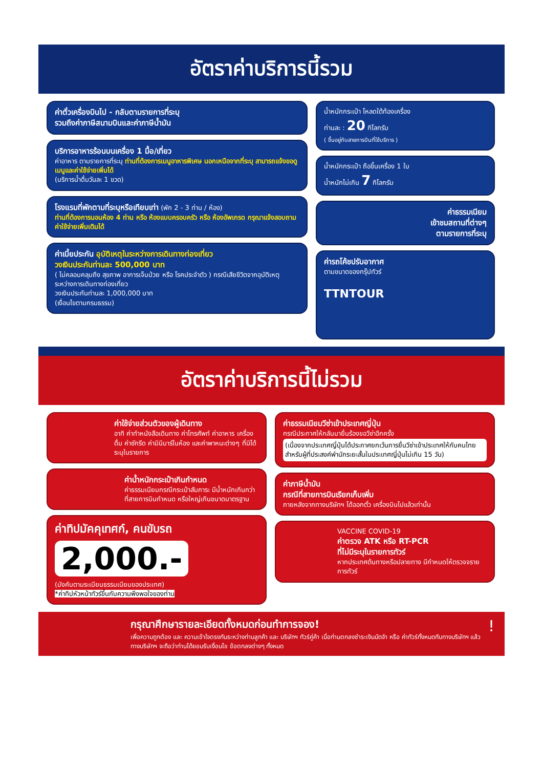อัตราค่าบริการนี้รวม
ค่าตั๋วเครื่องบินไป - กลับตามรายการที่ระบุ
รวมถึงค่าภาษีสนามบินและค่าภาษีน้ำมัน
บริการอาหารร้อนบนเครื่อง 1 มื้อ/เที่ยว
ค่าอาหาร ตามรายการที่ระบุ ท่านที่ต้องการเมนูอาหารพิเศษ นอกเหนือจากที่ระบุ สามารถแจ้งขอดูเมนูและค่าใช้จ่ายเพิ่มได้
(บริการน้ำดื่มวันละ 1 ขวด)
โรงแรมที่พักตามที่ระบุหรือเทียบเท่า (พัก 2 - 3 ท่าน / ห้อง)
ท่านที่ต้องการนอนห้อง 4 ท่าน หรือ ห้องแบบครอบครัว หรือ ห้องอัพเกรด กรุณาแจ้งสอบถามค่าใช้จ่ายเพิ่มเติมได้
ค่าเบี้ยประกัน อุบัติเหตุในระหว่างการเดินทางท่องเที่ยว
วงเงินประกันท่านละ 500,000 บาท
( ไม่คลอบคลุมถึง สุขภาพ อาการเจ็บป่วย หรือ โรคประจำตัว ) กรณีเสียชีวิตจากอุบัติเหตุ ระหว่างการเดินทางท่องเที่ยว
วงเงินประกันท่านละ 1,000,000 บาท
(เงื่อนไขตามกรมธรรม)
น้ำหนักกระเป๋า โหลดใต้ท้องเครื่อง
ท่านละ : 20 กิโลกรัม
( ขึ้นอยู่กับสายการบินที่ใช้บริการ )
น้ำหนักกระเป๋า ถือขึ้นเครื่อง 1 ใบ
น้ำหนักไม่เกิน 7 กิโลกรัม
ค่าธรรมเนียม
เข้าชมสถานที่ต่างๆ
ตามรายการที่ระบุ
ค่ารถโค้ชปรับอากาศ
ตามขนาดของกรุ๊ปทัวร์
TTNTOUR
อัตราค่าบริการนี้ไม่รวม
ค่าใช้จ่ายส่วนตัวของผู้เดินทาง
อาทิ ค่าทำหนังสือเดินทาง ค่าโทรศัพท์ ค่าอาหาร เครื่องดื่ม ค่าซักรีด ค่ามินิบาร์ในห้อง และค่าพาหนะต่างๆ ที่มิได้ระบุในรายการ
ค่าน้ำหนักกระเป๋าเกินกำหนด
ค่าธรรมเนียมกรณีกระเป๋าสัมภาระ มีน้ำหนักเกินกว่าที่สายการบินกำหนด หรือใหญ่เกินขนาดมาตรฐาน
ค่าทิปมัคคุเทศก์, คนขับรถ
2,000.-
(บังคับตามระเบียบธรรมเนียมของประเทศ)
*ค่าทิปหัวหน้าทัวร์ขึ้นกับความพึงพอใจของท่าน
ค่าธรรมเนียมวีซ่าเข้าประเทศญี่ปุ่น
กรณีประกาศให้กลับมายื่นร้องขอวีซ่าอีกครั้ง
(เนื่องจากประเทศญี่ปุ่นได้ประกาศยกเว้นการยื่นวีซ่าเข้าประเทศให้กับคนไทยสำหรับผู้ที่ประสงค์พำนักระยะสั้นในประเทศญี่ปุ่นไม่เกิน 15 วัน)
ค่าภาษีน้ำมัน
กรณีที่สายการบินเรียกเก็บเพิ่ม
ภายหลังจากทางบริษัทฯ ได้ออกตั๋ว เครื่องบินไปแล้วเท่านั้น
VACCINE COVID-19
ค่าตรวจ ATK หรือ RT-PCR
ที่ไม่มีระบุในรายการทัวร์
หากประเทศต้นทางหรือปลายทาง มีกำหนดให้ตรวจจรายการทัวร์
กรุณาศึกษารายละเอียดทั้งหมดก่อนทำการจอง! !
เพื่อความถูกต้อง และ ความเข้าใจตรงกันระหว่างท่านลูกค้า และ บริษัทฯ ทัวร์คู่ค้า เมื่อท่านตกลงชำระเงินมัดจำ หรือ ค่าทัวร์ทั้งหมดกับทางบริษัทฯ แล้ว ทางบริษัทฯ จะถือว่าท่านได้ยอมรับเงื่อนไข ข้อตกลงต่างๆ ทั้งหมด